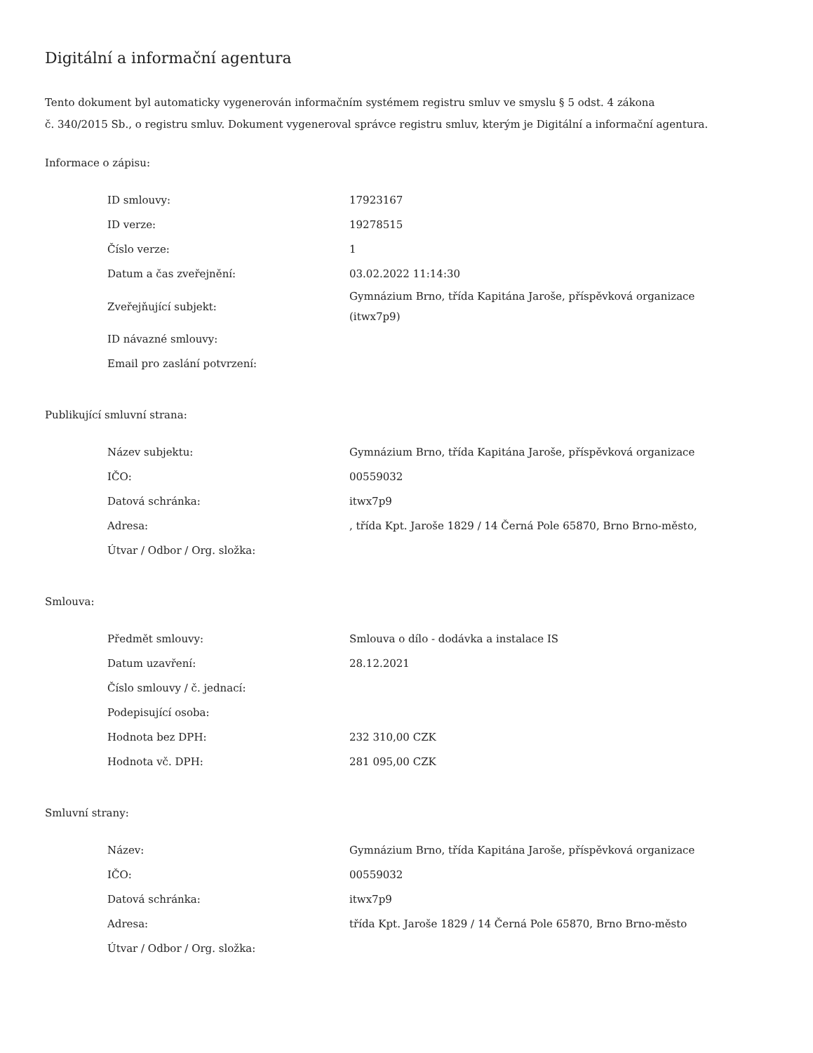Digitální a informační agentura
Tento dokument byl automaticky vygenerován informačním systémem registru smluv ve smyslu § 5 odst. 4 zákona
č. 340/2015 Sb., o registru smluv. Dokument vygeneroval správce registru smluv, kterým je Digitální a informační agentura.
Informace o zápisu:
| ID smlouvy: | 17923167 |
| ID verze: | 19278515 |
| Číslo verze: | 1 |
| Datum a čas zveřejnění: | 03.02.2022 11:14:30 |
| Zveřejňující subjekt: | Gymnázium Brno, třída Kapitána Jaroše, příspěvková organizace (itwx7p9) |
| ID návazné smlouvy: | |
| Email pro zaslání potvrzení: | |
Publikující smluvní strana:
| Název subjektu: | Gymnázium Brno, třída Kapitána Jaroše, příspěvková organizace |
| IČO: | 00559032 |
| Datová schránka: | itwx7p9 |
| Adresa: | , třída Kpt. Jaroše 1829 / 14 Černá Pole 65870, Brno Brno-město, |
| Útvar / Odbor / Org. složka: | |
Smlouva:
| Předmět smlouvy: | Smlouva o dílo - dodávka a instalace IS |
| Datum uzavření: | 28.12.2021 |
| Číslo smlouvy / č. jednací: | |
| Podepisující osoba: | |
| Hodnota bez DPH: | 232 310,00 CZK |
| Hodnota vč. DPH: | 281 095,00 CZK |
Smluvní strany:
| Název: | Gymnázium Brno, třída Kapitána Jaroše, příspěvková organizace |
| IČO: | 00559032 |
| Datová schránka: | itwx7p9 |
| Adresa: | třída Kpt. Jaroše 1829 / 14 Černá Pole 65870, Brno Brno-město |
| Útvar / Odbor / Org. složka: | |